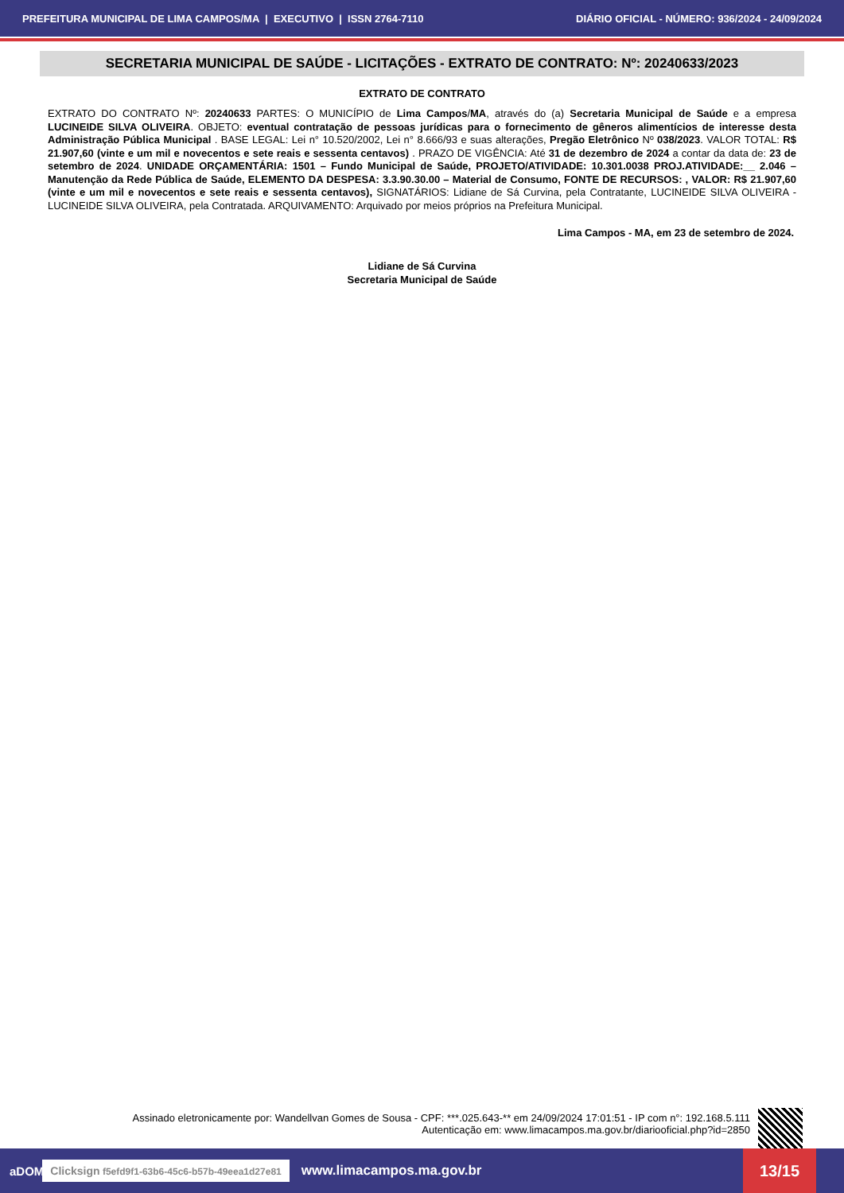PREFEITURA MUNICIPAL DE LIMA CAMPOS/MA | EXECUTIVO | ISSN 2764-7110 DIÁRIO OFICIAL - NÚMERO: 936/2024 - 24/09/2024
SECRETARIA MUNICIPAL DE SAÚDE - LICITAÇÕES - EXTRATO DE CONTRATO: Nº: 20240633/2023
EXTRATO DE CONTRATO
EXTRATO DO CONTRATO Nº: 20240633 PARTES: O MUNICÍPIO de Lima Campos/MA, através do (a) Secretaria Municipal de Saúde e a empresa LUCINEIDE SILVA OLIVEIRA. OBJETO: eventual contratação de pessoas jurídicas para o fornecimento de gêneros alimentícios de interesse desta Administração Pública Municipal . BASE LEGAL: Lei n° 10.520/2002, Lei n° 8.666/93 e suas alterações, Pregão Eletrônico Nº 038/2023. VALOR TOTAL: R$ 21.907,60 (vinte e um mil e novecentos e sete reais e sessenta centavos) . PRAZO DE VIGÊNCIA: Até 31 de dezembro de 2024 a contar da data de: 23 de setembro de 2024. UNIDADE ORÇAMENTÁRIA: 1501 – Fundo Municipal de Saúde, PROJETO/ATIVIDADE: 10.301.0038 PROJ.ATIVIDADE:__ 2.046 – Manutenção da Rede Pública de Saúde, ELEMENTO DA DESPESA: 3.3.90.30.00 – Material de Consumo, FONTE DE RECURSOS: , VALOR: R$ 21.907,60 (vinte e um mil e novecentos e sete reais e sessenta centavos), SIGNATÁRIOS: Lidiane de Sá Curvina, pela Contratante, LUCINEIDE SILVA OLIVEIRA - LUCINEIDE SILVA OLIVEIRA, pela Contratada. ARQUIVAMENTO: Arquivado por meios próprios na Prefeitura Municipal.
Lima Campos - MA, em 23 de setembro de 2024.
Lidiane de Sá Curvina
Secretaria Municipal de Saúde
Assinado eletronicamente por: Wandellvan Gomes de Sousa - CPF: ***.025.643-** em 24/09/2024 17:01:51 - IP com n°: 192.168.5.111
Autenticação em: www.limacampos.ma.gov.br/diariooficial.php?id=2850
aDOM Clicksign f5efd9f1-63b6-45c6-b57b-49eea1d27e81 www.limacampos.ma.gov.br
13/15